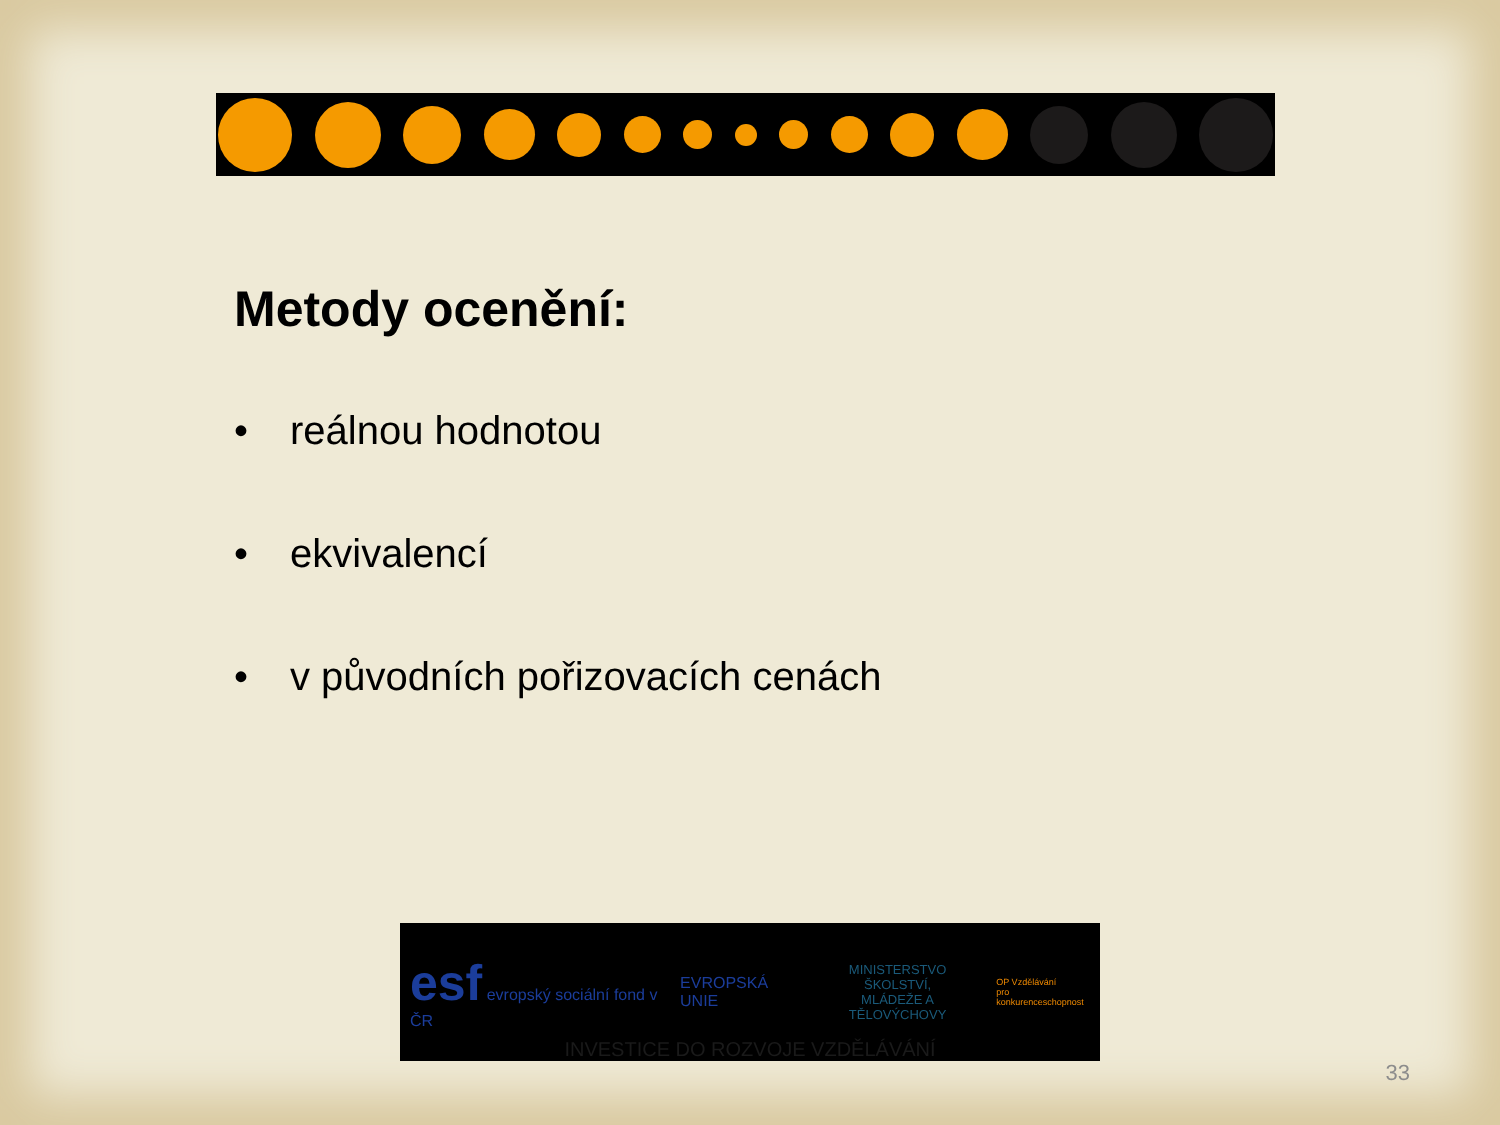Metody ocenění:
• reálnou hodnotou
• ekvivalencí
• v původních pořizovacích cenách
esf evropský sociální fond v ČR
EVROPSKÁ UNIE
MINISTERSTVO ŠKOLSTVÍ,
MLÁDEŽE A TĚLOVÝCHOVY
OP Vzdělávání
pro konkurenceschopnost
INVESTICE DO ROZVOJE VZDĚLÁVÁNÍ
33